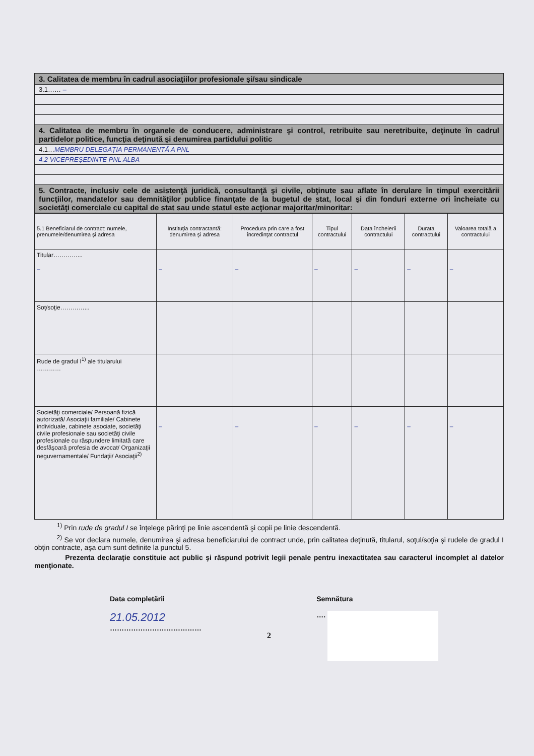| 3. Calitatea de membru în cadrul asociaţiilor profesionale şi/sau sindicale |
| 3.1…… – |
| 4. Calitatea de membru în organele de conducere, administrare şi control, retribuite sau neretribuite, deţinute în cadrul partidelor politice, funcţia deţinută şi denumirea partidului politic |
| 4.1… MEMBRU DELEGAȚIA PERMANENTĂ A PNL |
| 4.2 VICEPREȘEDINTE PNL ALBA |
| 5. Contracte, inclusiv cele de asistenţă juridică, consultanţă şi civile, obţinute sau aflate în derulare în timpul exercitării funcţiilor, mandatelor sau demnităţilor publice finanţate de la bugetul de stat, local şi din fonduri externe ori încheiate cu societăţi comerciale cu capital de stat sau unde statul este acţionar majoritar/minoritar: |
| 5.1 Beneficiarul de contract: numele, prenumele/denumirea şi adresa | Instituţia contractantă: denumirea şi adresa | Procedura prin care a fost încredinţat contractul | Tipul contractului | Data încheierii contractului | Durata contractului | Valoarea totală a contractului |
| --- | --- | --- | --- | --- | --- | --- |
| Titular…………... – | – | – | – | – | – | – |
| Soţ/soţie…………... | | | | | | |
| Rude de gradul I<sup>1)</sup> ale titularului ………… | | | | | | |
| Societăţi comerciale/ Persoană fizică autorizată/ Asociaţii familiale/ Cabinete individuale, cabinete asociate, societăţi civile profesionale sau societăţi civile profesionale cu răspundere limitată care desfăşoară profesia de avocat/ Organizaţii neguvernamentale/ Fundaţii/ Asociaţii<sup>2)</sup> | – | – | – | – | – | – |
<sup>1)</sup> Prin rude de gradul I se înţelege părinţi pe linie ascendentă şi copii pe linie descendentă.
<sup>2)</sup> Se vor declara numele, denumirea şi adresa beneficiarului de contract unde, prin calitatea deţinută, titularul, soţul/soţia şi rudele de gradul I obţin contracte, aşa cum sunt definite la punctul 5.
Prezenta declaraţie constituie act public şi răspund potrivit legii penale pentru inexactitatea sau caracterul incomplet al datelor menţionate.
Data completării
21.05.2012
…………………………………
Semnătura
….
2